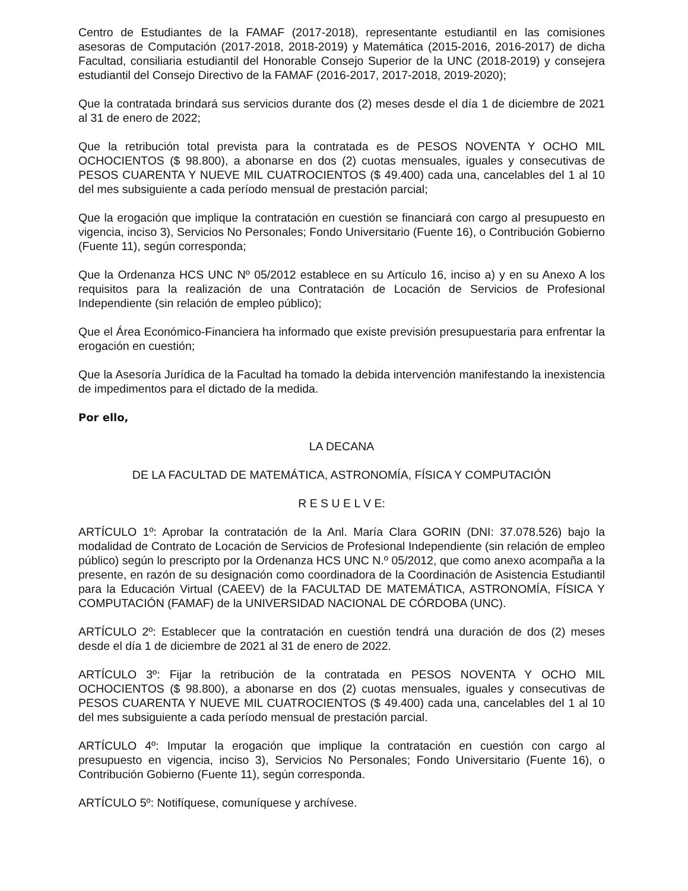Centro de Estudiantes de la FAMAF (2017-2018), representante estudiantil en las comisiones asesoras de Computación (2017-2018, 2018-2019) y Matemática (2015-2016, 2016-2017) de dicha Facultad, consiliaria estudiantil del Honorable Consejo Superior de la UNC (2018-2019) y consejera estudiantil del Consejo Directivo de la FAMAF (2016-2017, 2017-2018, 2019-2020);
Que la contratada brindará sus servicios durante dos (2) meses desde el día 1 de diciembre de 2021 al 31 de enero de 2022;
Que la retribución total prevista para la contratada es de PESOS NOVENTA Y OCHO MIL OCHOCIENTOS ($ 98.800), a abonarse en dos (2) cuotas mensuales, iguales y consecutivas de PESOS CUARENTA Y NUEVE MIL CUATROCIENTOS ($ 49.400) cada una, cancelables del 1 al 10 del mes subsiguiente a cada período mensual de prestación parcial;
Que la erogación que implique la contratación en cuestión se financiará con cargo al presupuesto en vigencia, inciso 3), Servicios No Personales; Fondo Universitario (Fuente 16), o Contribución Gobierno (Fuente 11), según corresponda;
Que la Ordenanza HCS UNC Nº 05/2012 establece en su Artículo 16, inciso a) y en su Anexo A los requisitos para la realización de una Contratación de Locación de Servicios de Profesional Independiente (sin relación de empleo público);
Que el Área Económico-Financiera ha informado que existe previsión presupuestaria para enfrentar la erogación en cuestión;
Que la Asesoría Jurídica de la Facultad ha tomado la debida intervención manifestando la inexistencia de impedimentos para el dictado de la medida.
Por ello,
LA DECANA
DE LA FACULTAD DE MATEMÁTICA, ASTRONOMÍA, FÍSICA Y COMPUTACIÓN
R E S U E L V E:
ARTÍCULO 1º: Aprobar la contratación de la Anl. María Clara GORIN (DNI: 37.078.526) bajo la modalidad de Contrato de Locación de Servicios de Profesional Independiente (sin relación de empleo público) según lo prescripto por la Ordenanza HCS UNC N.º 05/2012, que como anexo acompaña a la presente, en razón de su designación como coordinadora de la Coordinación de Asistencia Estudiantil para la Educación Virtual (CAEEV) de la FACULTAD DE MATEMÁTICA, ASTRONOMÍA, FÍSICA Y COMPUTACIÓN (FAMAF) de la UNIVERSIDAD NACIONAL DE CÓRDOBA (UNC).
ARTÍCULO 2º: Establecer que la contratación en cuestión tendrá una duración de dos (2) meses desde el día 1 de diciembre de 2021 al 31 de enero de 2022.
ARTÍCULO 3º: Fijar la retribución de la contratada en PESOS NOVENTA Y OCHO MIL OCHOCIENTOS ($ 98.800), a abonarse en dos (2) cuotas mensuales, iguales y consecutivas de PESOS CUARENTA Y NUEVE MIL CUATROCIENTOS ($ 49.400) cada una, cancelables del 1 al 10 del mes subsiguiente a cada período mensual de prestación parcial.
ARTÍCULO 4º: Imputar la erogación que implique la contratación en cuestión con cargo al presupuesto en vigencia, inciso 3), Servicios No Personales; Fondo Universitario (Fuente 16), o Contribución Gobierno (Fuente 11), según corresponda.
ARTÍCULO 5º: Notifíquese, comuníquese y archívese.